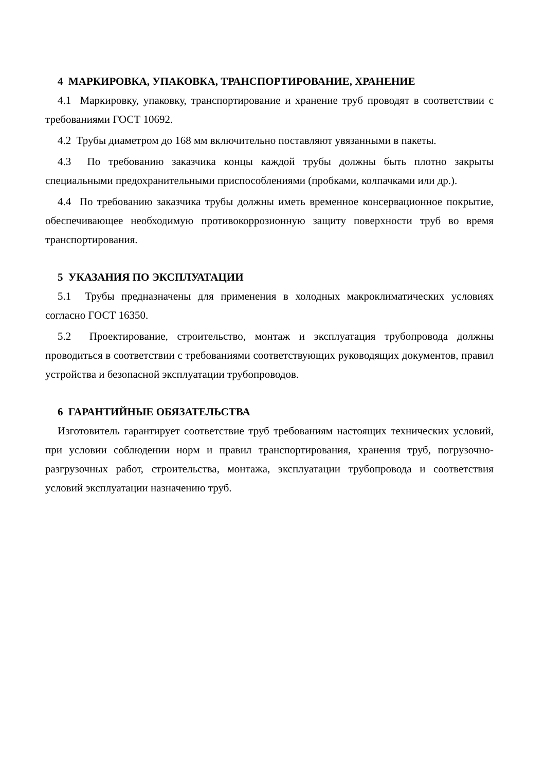4 МАРКИРОВКА, УПАКОВКА, ТРАНСПОРТИРОВАНИЕ, ХРАНЕНИЕ
4.1 Маркировку, упаковку, транспортирование и хранение труб проводят в соответствии с требованиями ГОСТ 10692.
4.2 Трубы диаметром до 168 мм включительно поставляют увязанными в пакеты.
4.3 По требованию заказчика концы каждой трубы должны быть плотно закрыты специальными предохранительными приспособлениями (пробками, колпачками или др.).
4.4 По требованию заказчика трубы должны иметь временное консервационное покрытие, обеспечивающее необходимую противокоррозионную защиту поверхности труб во время транспортирования.
5 УКАЗАНИЯ ПО ЭКСПЛУАТАЦИИ
5.1 Трубы предназначены для применения в холодных макроклиматических условиях согласно ГОСТ 16350.
5.2 Проектирование, строительство, монтаж и эксплуатация трубопровода должны проводиться в соответствии с требованиями соответствующих руководящих документов, правил устройства и безопасной эксплуатации трубопроводов.
6 ГАРАНТИЙНЫЕ ОБЯЗАТЕЛЬСТВА
Изготовитель гарантирует соответствие труб требованиям настоящих технических условий, при условии соблюдении норм и правил транспортирования, хранения труб, погрузочно-разгрузочных работ, строительства, монтажа, эксплуатации трубопровода и соответствия условий эксплуатации назначению труб.